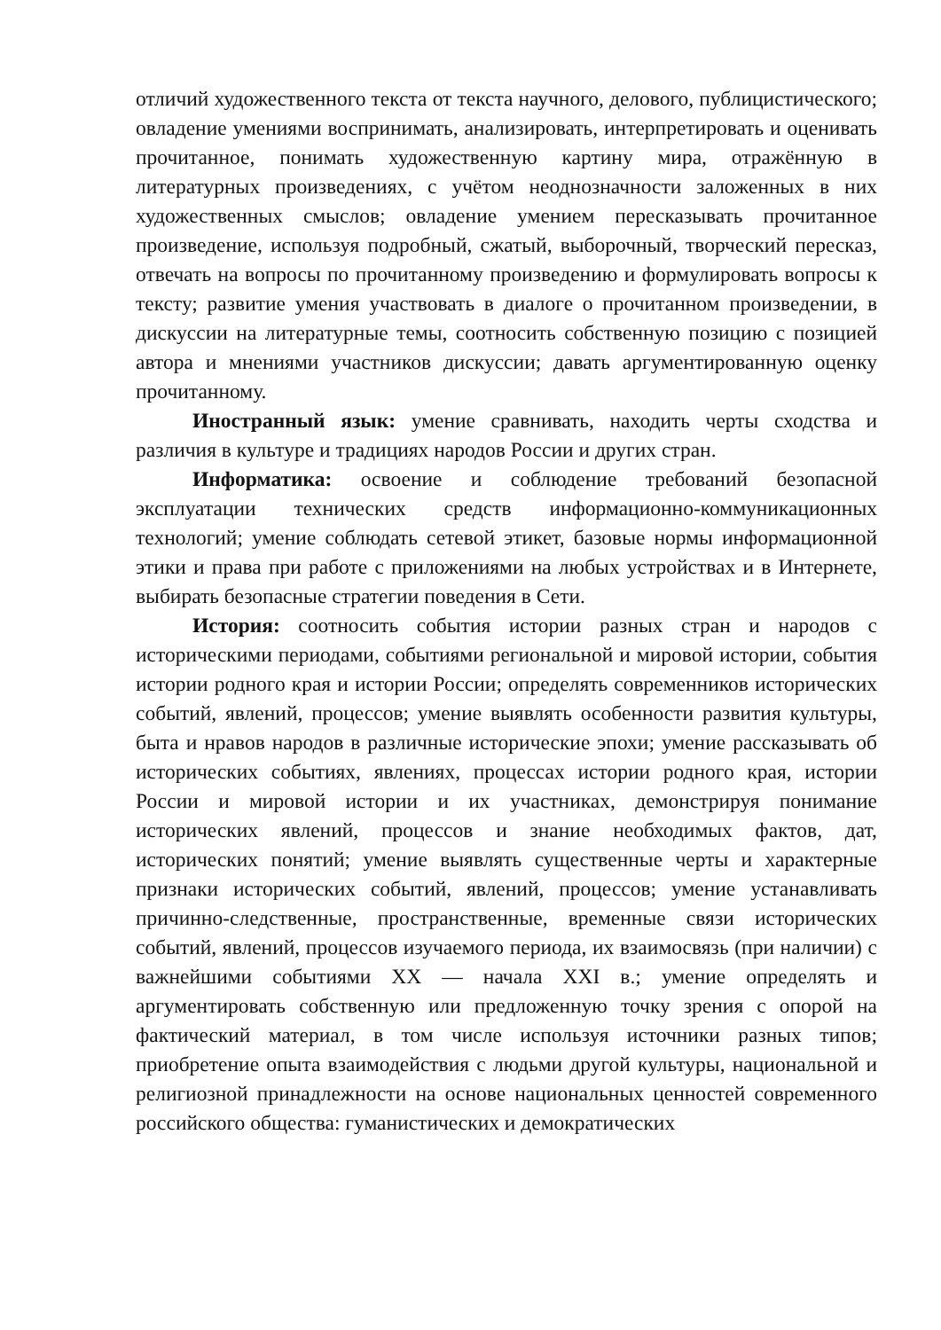отличий художественного текста от текста научного, делового, публицистического; овладение умениями воспринимать, анализировать, интерпретировать и оценивать прочитанное, понимать художественную картину мира, отражённую в литературных произведениях, с учётом неоднозначности заложенных в них художественных смыслов; овладение умением пересказывать прочитанное произведение, используя подробный, сжатый, выборочный, творческий пересказ, отвечать на вопросы по прочитанному произведению и формулировать вопросы к тексту; развитие умения участвовать в диалоге о прочитанном произведении, в дискуссии на литературные темы, соотносить собственную позицию с позицией автора и мнениями участников дискуссии; давать аргументированную оценку прочитанному.
Иностранный язык: умение сравнивать, находить черты сходства и различия в культуре и традициях народов России и других стран.
Информатика: освоение и соблюдение требований безопасной эксплуатации технических средств информационно-коммуникационных технологий; умение соблюдать сетевой этикет, базовые нормы информационной этики и права при работе с приложениями на любых устройствах и в Интернете, выбирать безопасные стратегии поведения в Сети.
История: соотносить события истории разных стран и народов с историческими периодами, событиями региональной и мировой истории, события истории родного края и истории России; определять современников исторических событий, явлений, процессов; умение выявлять особенности развития культуры, быта и нравов народов в различные исторические эпохи; умение рассказывать об исторических событиях, явлениях, процессах истории родного края, истории России и мировой истории и их участниках, демонстрируя понимание исторических явлений, процессов и знание необходимых фактов, дат, исторических понятий; умение выявлять существенные черты и характерные признаки исторических событий, явлений, процессов; умение устанавливать причинно-следственные, пространственные, временные связи исторических событий, явлений, процессов изучаемого периода, их взаимосвязь (при наличии) с важнейшими событиями XX — начала XXI в.; умение определять и аргументировать собственную или предложенную точку зрения с опорой на фактический материал, в том числе используя источники разных типов; приобретение опыта взаимодействия с людьми другой культуры, национальной и религиозной принадлежности на основе национальных ценностей современного российского общества: гуманистических и демократических